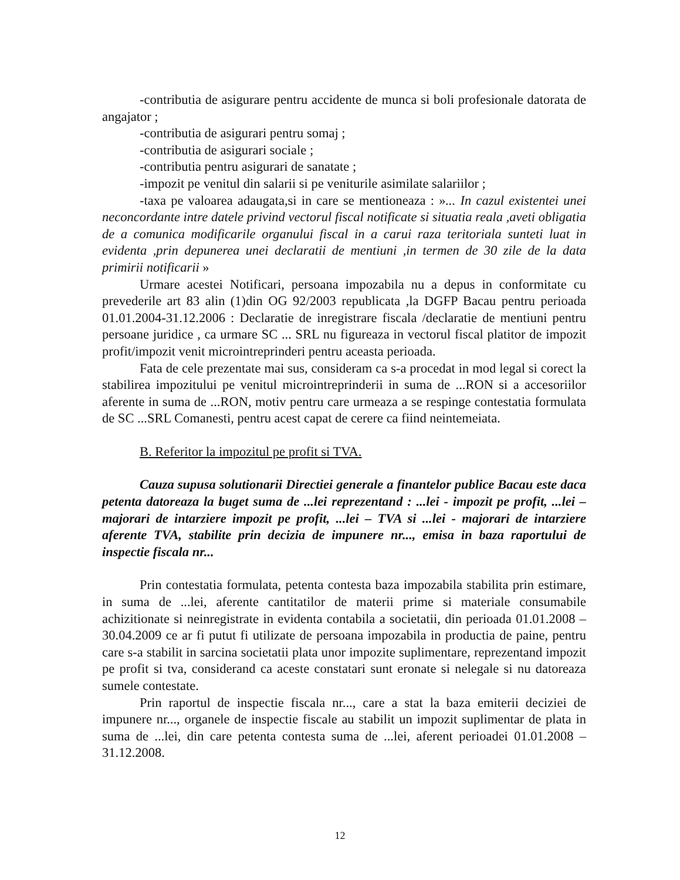-contributia de asigurare pentru accidente de munca si boli profesionale datorata de angajator ;
-contributia de asigurari pentru somaj ;
-contributia de asigurari sociale ;
-contributia pentru asigurari de sanatate ;
-impozit pe venitul din salarii si pe veniturile asimilate salariilor ;
-taxa pe valoarea adaugata,si in care se mentioneaza : »... In cazul existentei unei neconcordante intre datele privind vectorul fiscal notificate si situatia reala ,aveti obligatia de a comunica modificarile organului fiscal in a carui raza teritoriala sunteti luat in evidenta ,prin depunerea unei declaratii de mentiuni ,in termen de 30 zile de la data primirii notificarii »
Urmare acestei Notificari, persoana impozabila nu a depus in conformitate cu prevederile art 83 alin (1)din OG 92/2003 republicata ,la DGFP Bacau pentru perioada 01.01.2004-31.12.2006 : Declaratie de inregistrare fiscala /declaratie de mentiuni pentru persoane juridice , ca urmare SC ... SRL nu figureaza in vectorul fiscal platitor de impozit profit/impozit venit microintreprinderi pentru aceasta perioada.
Fata de cele prezentate mai sus, consideram ca s-a procedat in mod legal si corect la stabilirea impozitului pe venitul microintreprinderii in suma de ...RON si a accesoriilor aferente in suma de ...RON, motiv pentru care urmeaza a se respinge contestatia formulata de SC ...SRL Comanesti, pentru acest capat de cerere ca fiind neintemeiata.
B. Referitor la impozitul pe profit si TVA.
Cauza supusa solutionarii Directiei generale a finantelor publice Bacau este daca petenta datoreaza la buget suma de ...lei reprezentand : ...lei - impozit pe profit, ...lei – majorari de intarziere impozit pe profit, ...lei – TVA si ...lei - majorari de intarziere aferente TVA, stabilite prin decizia de impunere nr..., emisa in baza raportului de inspectie fiscala nr...
Prin contestatia formulata, petenta contesta baza impozabila stabilita prin estimare, in suma de ...lei, aferente cantitatilor de materii prime si materiale consumabile achizitionate si neinregistrate in evidenta contabila a societatii, din perioada 01.01.2008 – 30.04.2009 ce ar fi putut fi utilizate de persoana impozabila in productia de paine, pentru care s-a stabilit in sarcina societatii plata unor impozite suplimentare, reprezentand impozit pe profit si tva, considerand ca aceste constatari sunt eronate si nelegale si nu datoreaza sumele contestate.
Prin raportul de inspectie fiscala nr..., care a stat la baza emiterii deciziei de impunere nr..., organele de inspectie fiscale au stabilit un impozit suplimentar de plata in suma de ...lei, din care petenta contesta suma de ...lei, aferent perioadei 01.01.2008 –31.12.2008.
12